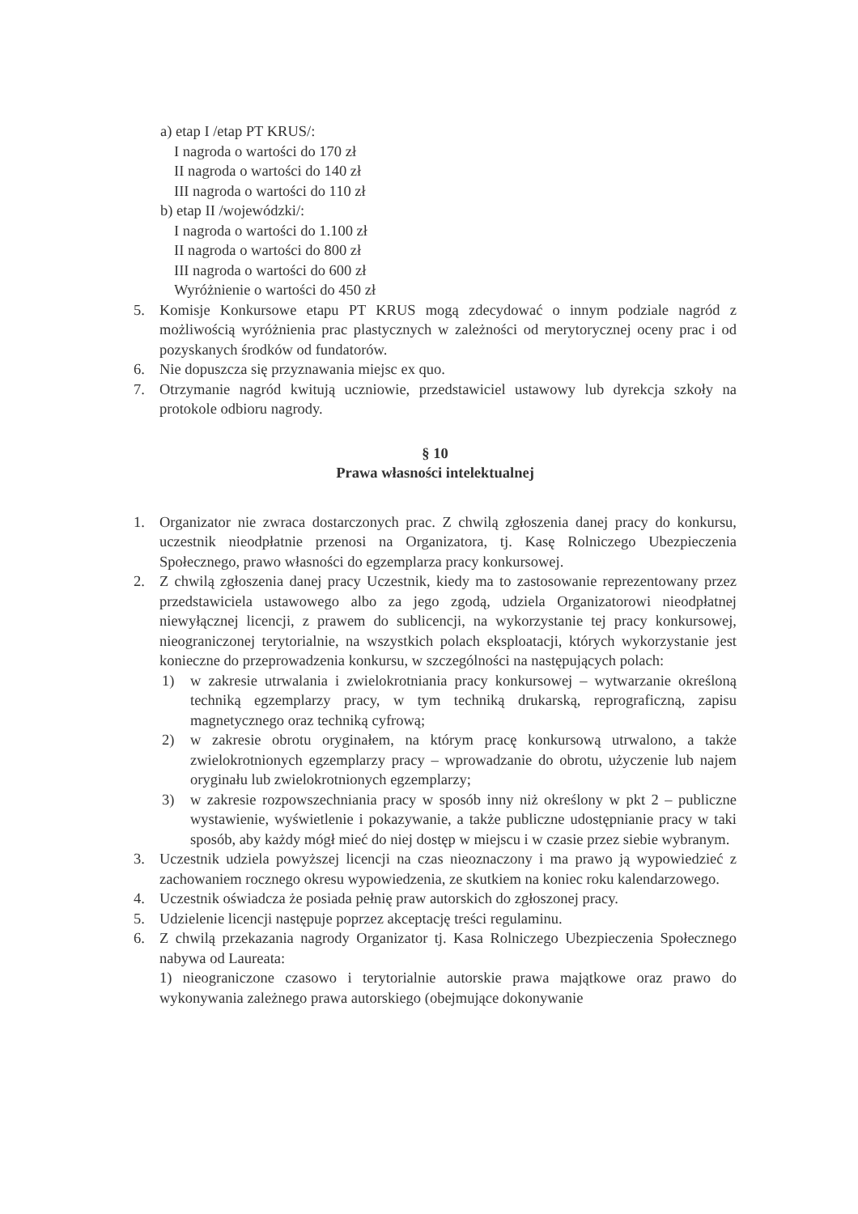a) etap I /etap PT KRUS/:
I nagroda o wartości do 170 zł
II nagroda o wartości do 140 zł
III nagroda o wartości do 110 zł
b) etap II /wojewódzki/:
I nagroda o wartości do 1.100 zł
II nagroda o wartości do 800 zł
III nagroda o wartości do 600 zł
Wyróżnienie o wartości do 450 zł
5. Komisje Konkursowe etapu PT KRUS mogą zdecydować o innym podziale nagród z możliwością wyróżnienia prac plastycznych w zależności od merytorycznej oceny prac i od pozyskanych środków od fundatorów.
6. Nie dopuszcza się przyznawania miejsc ex quo.
7. Otrzymanie nagród kwitują uczniowie, przedstawiciel ustawowy lub dyrekcja szkoły na protokole odbioru nagrody.
§ 10
Prawa własności intelektualnej
1. Organizator nie zwraca dostarczonych prac. Z chwilą zgłoszenia danej pracy do konkursu, uczestnik nieodpłatnie przenosi na Organizatora, tj. Kasę Rolniczego Ubezpieczenia Społecznego, prawo własności do egzemplarza pracy konkursowej.
2. Z chwilą zgłoszenia danej pracy Uczestnik, kiedy ma to zastosowanie reprezentowany przez przedstawiciela ustawowego albo za jego zgodą, udziela Organizatorowi nieodpłatnej niewyłącznej licencji, z prawem do sublicencji, na wykorzystanie tej pracy konkursowej, nieograniczonej terytorialnie, na wszystkich polach eksploatacji, których wykorzystanie jest konieczne do przeprowadzenia konkursu, w szczególności na następujących polach:
1) w zakresie utrwalania i zwielokrotniania pracy konkursowej – wytwarzanie określoną techniką egzemplarzy pracy, w tym techniką drukarską, reprograficzną, zapisu magnetycznego oraz techniką cyfrową;
2) w zakresie obrotu oryginałem, na którym pracę konkursową utrwalono, a także zwielokrotnionych egzemplarzy pracy – wprowadzanie do obrotu, użyczenie lub najem oryginału lub zwielokrotnionych egzemplarzy;
3) w zakresie rozpowszechniania pracy w sposób inny niż określony w pkt 2 – publiczne wystawienie, wyświetlenie i pokazywanie, a także publiczne udostępnianie pracy w taki sposób, aby każdy mógł mieć do niej dostęp w miejscu i w czasie przez siebie wybranym.
3. Uczestnik udziela powyższej licencji na czas nieoznaczony i ma prawo ją wypowiedzieć z zachowaniem rocznego okresu wypowiedzenia, ze skutkiem na koniec roku kalendarzowego.
4. Uczestnik oświadcza że posiada pełnię praw autorskich do zgłoszonej pracy.
5. Udzielenie licencji następuje poprzez akceptację treści regulaminu.
6. Z chwilą przekazania nagrody Organizator tj. Kasa Rolniczego Ubezpieczenia Społecznego nabywa od Laureata:
1) nieograniczone czasowo i terytorialnie autorskie prawa majątkowe oraz prawo do wykonywania zależnego prawa autorskiego (obejmujące dokonywanie